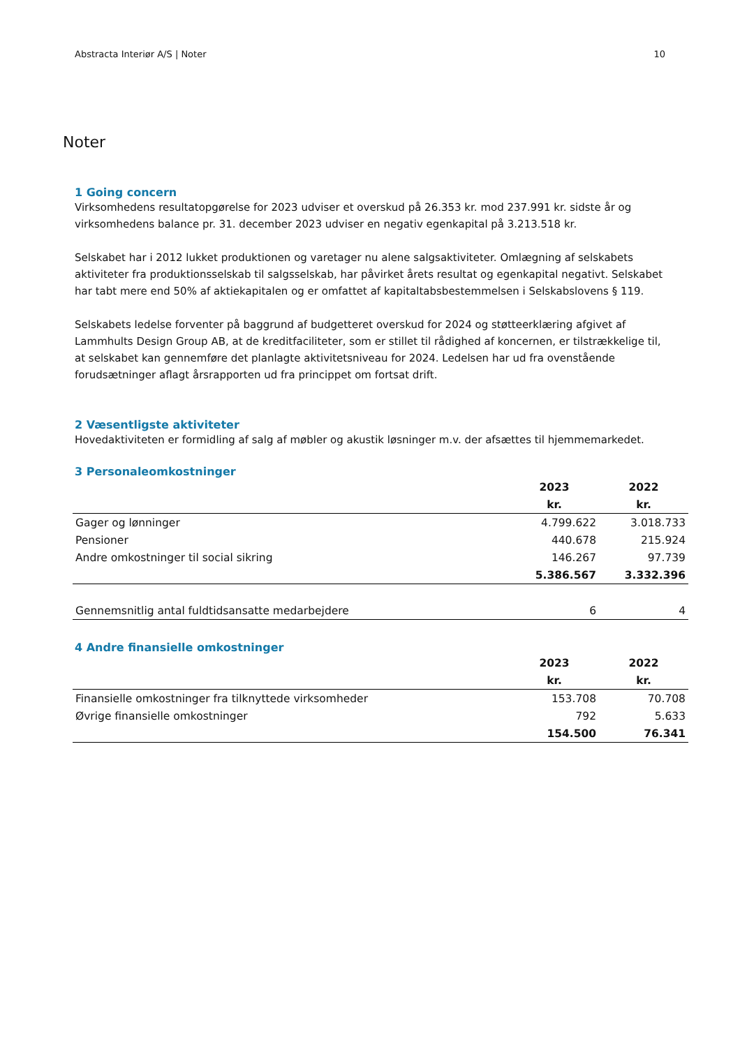Abstracta Interiør A/S | Noter 10
Noter
1 Going concern
Virksomhedens resultatopgørelse for 2023 udviser et overskud på 26.353 kr. mod 237.991 kr. sidste år og virksomhedens balance pr. 31. december 2023 udviser en negativ egenkapital på 3.213.518 kr.
Selskabet har i 2012 lukket produktionen og varetager nu alene salgsaktiviteter. Omlægning af selskabets aktiviteter fra produktionsselskab til salgsselskab, har påvirket årets resultat og egenkapital negativt. Selskabet har tabt mere end 50% af aktiekapitalen og er omfattet af kapitaltabsbestemmelsen i Selskabslovens § 119.
Selskabets ledelse forventer på baggrund af budgetteret overskud for 2024 og støtteerklæring afgivet af Lammhults Design Group AB, at de kreditfaciliteter, som er stillet til rådighed af koncernen, er tilstrækkelige til, at selskabet kan gennemføre det planlagte aktivitetsniveau for 2024. Ledelsen har ud fra ovenstående forudsætninger aflagt årsrapporten ud fra princippet om fortsat drift.
2 Væsentligste aktiviteter
Hovedaktiviteten er formidling af salg af møbler og akustik løsninger m.v. der afsættes til hjemmemarkedet.
3 Personaleomkostninger
| | 2023 | 2022 |
| --- | --- | --- |
| | kr. | kr. |
| Gager og lønninger | 4.799.622 | 3.018.733 |
| Pensioner | 440.678 | 215.924 |
| Andre omkostninger til social sikring | 146.267 | 97.739 |
| | 5.386.567 | 3.332.396 |
| Gennemsnitlig antal fuldtidsansatte medarbejdere | 6 | 4 |
4 Andre finansielle omkostninger
| | 2023 | 2022 |
| --- | --- | --- |
| | kr. | kr. |
| Finansielle omkostninger fra tilknyttede virksomheder | 153.708 | 70.708 |
| Øvrige finansielle omkostninger | 792 | 5.633 |
| | 154.500 | 76.341 |